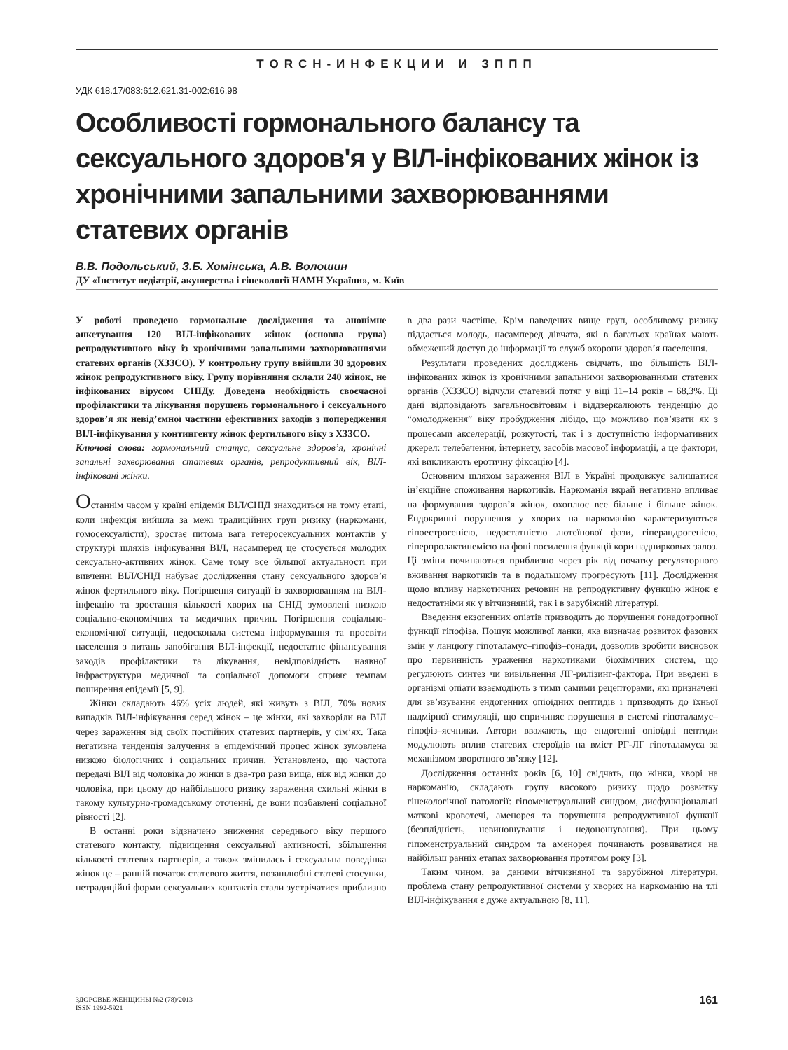TORCH-ИНФЕКЦИИ И ЗППП
УДК 618.17/083:612.621.31-002:616.98
Особливості гормонального балансу та сексуального здоров'я у ВІЛ-інфікованих жінок із хронічними запальними захворюваннями статевих органів
В.В. Подольський, З.Б. Хомінська, А.В. Волошин
ДУ «Інститут педіатрії, акушерства і гінекології НАМН України», м. Київ
У роботі проведено гормональне дослідження та анонімне анкетування 120 ВІЛ-інфікованих жінок (основна група) репродуктивного віку із хронічними запальними захворюваннями статевих органів (ХЗЗСО). У контрольну групу ввійшли 30 здорових жінок репродуктивного віку. Групу порівняння склали 240 жінок, не інфікованих вірусом СНІДу. Доведена необхідність своєчасної профілактики та лікування порушень гормонального і сексуального здоров’я як невід’ємної частини ефективних заходів з попередження ВІЛ-інфікування у контингенту жінок фертильного віку з ХЗЗСО.
Ключові слова: гормональний статус, сексуальне здоров’я, хронічні запальні захворювання статевих органів, репродуктивний вік, ВІЛ-інфіковані жінки.
Останнім часом у країні епідемія ВІЛ/СНІД знаходиться на тому етапі, коли інфекція вийшла за межі традиційних груп ризику (наркомани, гомосексуалісти), зростає питома вага гетеросексуальних контактів у структурі шляхів інфікування ВІЛ, насамперед це стосується молодих сексуально-активних жінок. Саме тому все більшої актуальності при вивченні ВІЛ/СНІД набуває дослідження стану сексуального здоров’я жінок фертильного віку. Погіршення ситуації із захворюванням на ВІЛ-інфекцію та зростання кількості хворих на СНІД зумовлені низкою соціально-економічних та медичних причин. Погіршення соціально-економічної ситуації, недосконала система інформування та просвіти населення з питань запобігання ВІЛ-інфекції, недостатнє фінансування заходів профілактики та лікування, невідповідність наявної інфраструктури медичної та соціальної допомоги сприяє темпам поширення епідемії [5, 9].
Жінки складають 46% усіх людей, які живуть з ВІЛ, 70% нових випадків ВІЛ-інфікування серед жінок – це жінки, які захворіли на ВІЛ через зараження від своїх постійних статевих партнерів, у сім’ях. Така негативна тенденція залучення в епідемічний процес жінок зумовлена низкою біологічних і соціальних причин. Установлено, що частота передачі ВІЛ від чоловіка до жінки в два-три рази вища, ніж від жінки до чоловіка, при цьому до найбільшого ризику зараження схильні жінки в такому культурно-громадському оточенні, де вони позбавлені соціальної рівності [2].
В останні роки відзначено зниження середнього віку першого статевого контакту, підвищення сексуальної активності, збільшення кількості статевих партнерів, а також змінилась і сексуальна поведінка жінок це – ранній початок статевого життя, позашлюбні статеві стосунки, нетрадиційні форми сексуальних контактів стали зустрічатися приблизно в два рази частіше. Крім наведених вище груп, особливому ризику піддається молодь, насамперед дівчата, які в багатьох країнах мають обмежений доступ до інформації та служб охорони здоров’я населення.
Результати проведених досліджень свідчать, що більшість ВІЛ-інфікованих жінок із хронічними запальними захворюваннями статевих органів (ХЗЗСО) відчули статевий потяг у віці 11–14 років – 68,3%. Ці дані відповідають загальносвітовим і віддзеркалюють тенденцію до “омолодження” віку пробудження лібідо, що можливо пов’язати як з процесами акселерації, розкутості, так і з доступністю інформативних джерел: телебачення, інтернету, засобів масової інформації, а це фактори, які викликають еротичну фіксацію [4].
Основним шляхом зараження ВІЛ в Україні продовжує залишатися ін’єкційне споживання наркотиків. Наркоманія вкрай негативно впливає на формування здоров’я жінок, охоплює все більше і більше жінок. Ендокринні порушення у хворих на наркоманію характеризуються гіпоестрогенією, недостатністю лютеїнової фази, гіперандрогенією, гіперпролактинемією на фоні посилення функції кори наднирковых залоз. Ці зміни починаються приблизно через рік від початку регуляторного вживання наркотиків та в подальшому прогресують [11]. Дослідження щодо впливу наркотичних речовин на репродуктивну функцію жінок є недостатніми як у вітчизняній, так і в зарубіжній літературі.
Введення екзогенних опіатів призводить до порушення гонадотропної функції гіпофіза. Пошук можливої ланки, яка визначає розвиток фазових змін у ланцюгу гіпоталамус–гіпофіз–гонади, дозволив зробити висновок про первинність ураження наркотиками біохімічних систем, що регулюють синтез чи вивільнення ЛГ-рилізинг-фактора. При введені в організмі опіати взаємодіють з тими самими рецепторами, які призначені для зв’язування ендогенних опіоїдних пептидів і призводять до їхньої надмірної стимуляції, що спричиняє порушення в системі гіпоталамус–гіпофіз–яєчники. Автори вважають, що ендогенні опіоїдні пептиди модулюють вплив статевих стероїдів на вміст РГ-ЛГ гіпоталамуса за механізмом зворотного зв’язку [12].
Дослідження останніх років [6, 10] свідчать, що жінки, хворі на наркоманію, складають групу високого ризику щодо розвитку гінекологічної патології: гіпоменструальний синдром, дисфункціональні маткові кровотечі, аменорея та порушення репродуктивної функції (безплідність, невиношування і недоношування). При цьому гіпоменструальний синдром та аменорея починають розвиватися на найбільш ранніх етапах захворювання протягом року [3].
Таким чином, за даними вітчизняної та зарубіжної літератури, проблема стану репродуктивної системи у хворих на наркоманію на тлі ВІЛ-інфікування є дуже актуальною [8, 11].
ЗДОРОВЬЕ ЖЕНЩИНЫ №2 (78)/2013
ISSN 1992-5921
161